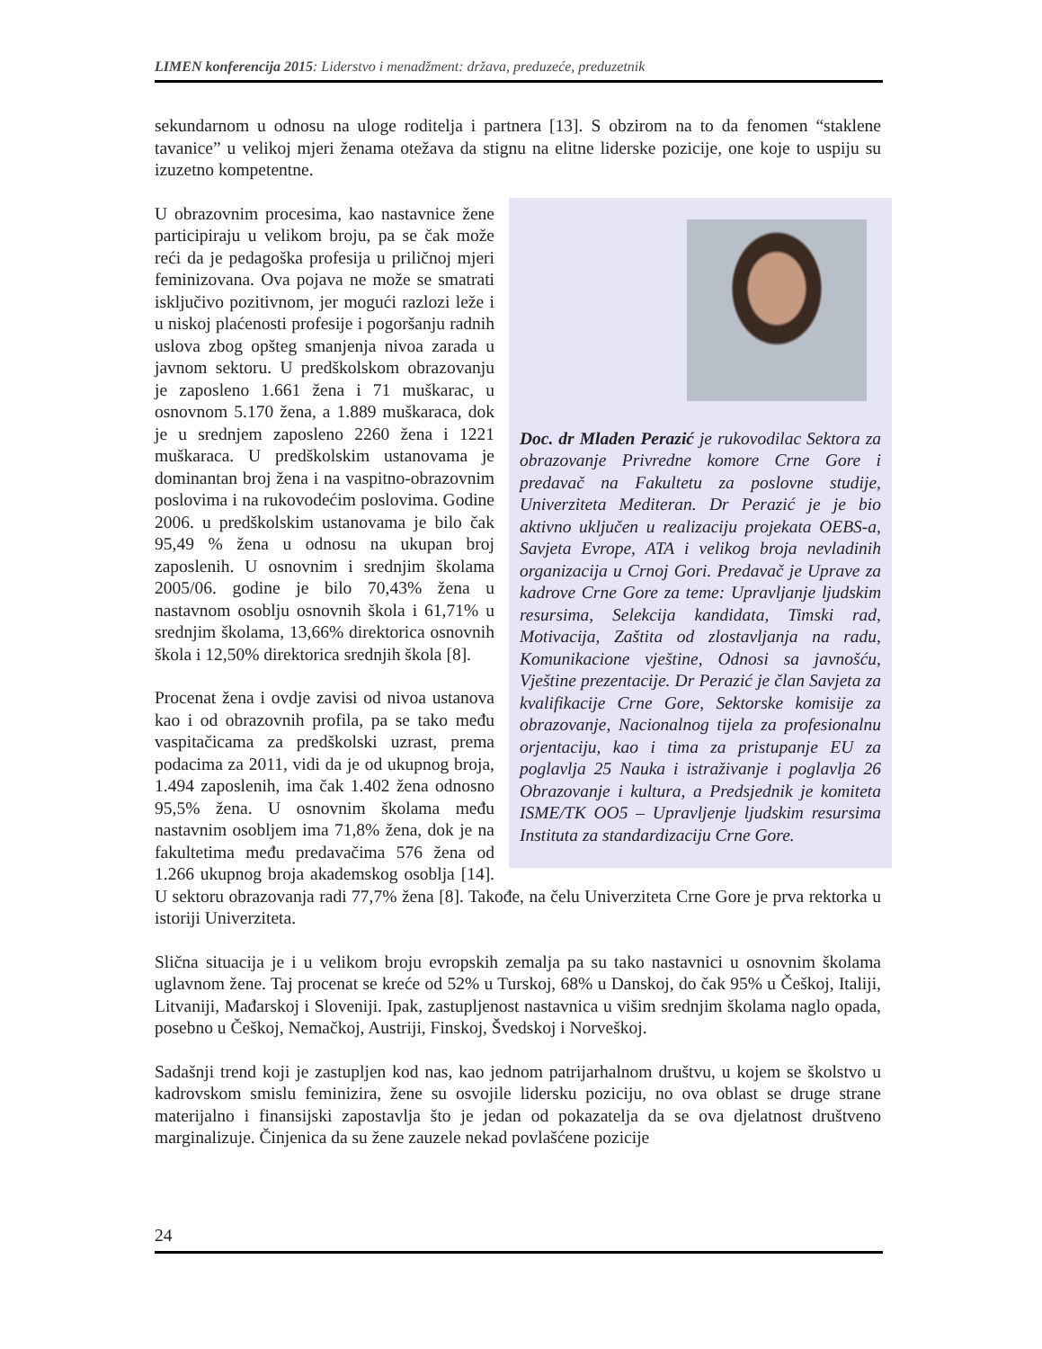LIMEN konferencija 2015: Liderstvo i menadžment: država, preduzeće, preduzetnik
sekundarnom u odnosu na uloge roditelja i partnera [13]. S obzirom na to da fenomen “staklene tavanice” u velikoj mjeri ženama otežava da stignu na elitne liderske pozicije, one koje to uspiju su izuzetno kompetentne.
Doc. dr Mladen Perazić je rukovodilac Sektora za obrazovanje Privredne komore Crne Gore i predavač na Fakultetu za poslovne studije, Univerziteta Mediteran. Dr Perazić je je bio aktivno uključen u realizaciju projekata OEBS-a, Savjeta Evrope, ATA i velikog broja nevladinih organizacija u Crnoj Gori. Predavač je Uprave za kadrove Crne Gore za teme: Upravljanje ljudskim resursima, Selekcija kandidata, Timski rad, Motivacija, Zaštita od zlostavljanja na radu, Komunikacione vještine, Odnosi sa javnošću, Vještine prezentacije. Dr Perazić je član Savjeta za kvalifikacije Crne Gore, Sektorske komisije za obrazovanje, Nacionalnog tijela za profesionalnu orjentaciju, kao i tima za pristupanje EU za poglavlja 25 Nauka i istraživanje i poglavlja 26 Obrazovanje i kultura, a Predsjednik je komiteta ISME/TK OO5 – Upravljenje ljudskim resursima Instituta za standardizaciju Crne Gore.
U obrazovnim procesima, kao nastavnice žene participiraju u velikom broju, pa se čak može reći da je pedagoška profesija u priličnoj mjeri feminizovana. Ova pojava ne može se smatrati isključivo pozitivnom, jer mogući razlozi leže i u niskoj plaćenosti profesije i pogoršanju radnih uslova zbog opšteg smanjenja nivoa zarada u javnom sektoru. U predškolskom obrazovanju je zaposleno 1.661 žena i 71 muškarac, u osnovnom 5.170 žena, a 1.889 muškaraca, dok je u srednjem zaposleno 2260 žena i 1221 muškaraca. U predškolskim ustanovama je dominantan broj žena i na vaspitno-obrazovnim poslovima i na rukovodećim poslovima. Godine 2006. u predškolskim ustanovama je bilo čak 95,49 % žena u odnosu na ukupan broj zaposlenih. U osnovnim i srednjim školama 2005/06. godine je bilo 70,43% žena u nastavnom osoblju osnovnih škola i 61,71% u srednjim školama, 13,66% direktorica osnovnih škola i 12,50% direktorica srednjih škola [8].
Procenat žena i ovdje zavisi od nivoa ustanova kao i od obrazovnih profila, pa se tako među vaspitačicama za predškolski uzrast, prema podacima za 2011, vidi da je od ukupnog broja, 1.494 zaposlenih, ima čak 1.402 žena odnosno 95,5% žena. U osnovnim školama među nastavnim osobljem ima 71,8% žena, dok je na fakultetima među predavačima 576 žena od 1.266 ukupnog broja akademskog osoblja [14]. U sektoru obrazovanja radi 77,7% žena [8]. Takođe, na čelu Univerziteta Crne Gore je prva rektorka u istoriji Univerziteta.
Slična situacija je i u velikom broju evropskih zemalja pa su tako nastavnici u osnovnim školama uglavnom žene. Taj procenat se kreće od 52% u Turskoj, 68% u Danskoj, do čak 95% u Češkoj, Italiji, Litvaniji, Mađarskoj i Sloveniji. Ipak, zastupljenost nastavnica u višim srednjim školama naglo opada, posebno u Češkoj, Nemačkoj, Austriji, Finskoj, Švedskoj i Norveškoj.
Sadašnji trend koji je zastupljen kod nas, kao jednom patrijarhalnom društvu, u kojem se školstvo u kadrovskom smislu feminizira, žene su osvojile lidersku poziciju, no ova oblast se druge strane materijalno i finansijski zapostavlja što je jedan od pokazatelja da se ova djelatnost društveno marginalizuje. Činjenica da su žene zauzele nekad povlašćene pozicije
24